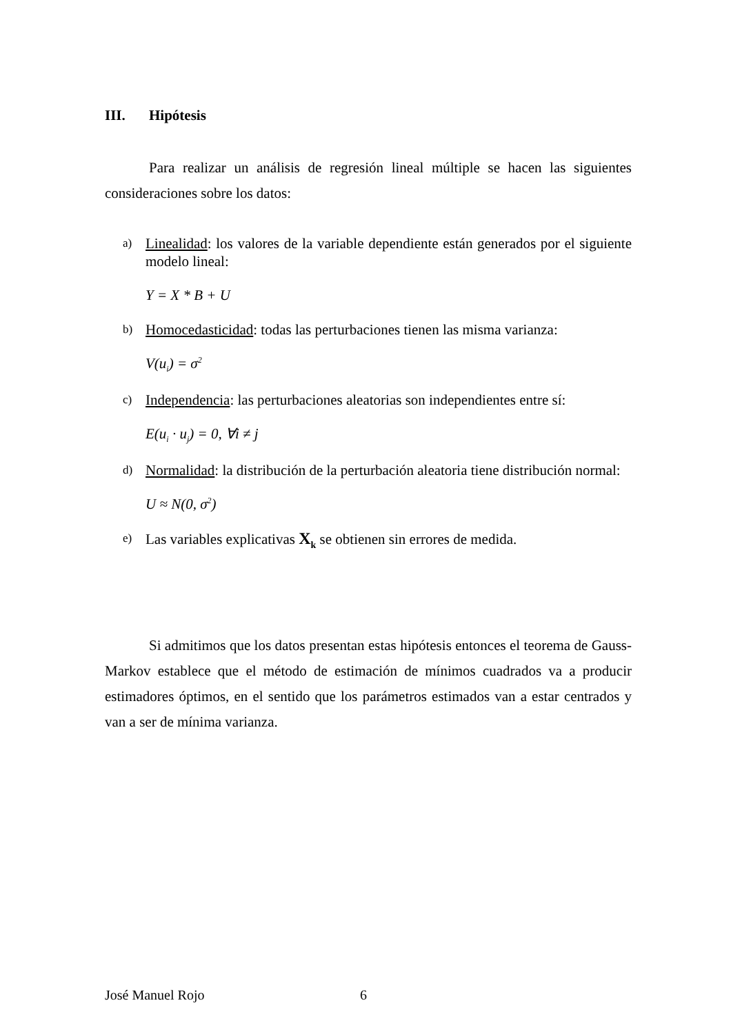III. Hipótesis
Para realizar un análisis de regresión lineal múltiple se hacen las siguientes consideraciones sobre los datos:
a) Linealidad: los valores de la variable dependiente están generados por el siguiente modelo lineal:
Y = X * B + U
b) Homocedasticidad: todas las perturbaciones tienen las misma varianza:
V(u<sub>i</sub>) = σ<sup>2</sup>
c) Independencia: las perturbaciones aleatorias son independientes entre sí:
E(u<sub>i</sub> · u<sub>j</sub>) = 0, ∀i ≠ j
d) Normalidad: la distribución de la perturbación aleatoria tiene distribución normal:
U ≈ N(0, σ<sup>2</sup>)
e) Las variables explicativas X<sub>k</sub> se obtienen sin errores de medida.
Si admitimos que los datos presentan estas hipótesis entonces el teorema de Gauss-Markov establece que el método de estimación de mínimos cuadrados va a producir estimadores óptimos, en el sentido que los parámetros estimados van a estar centrados y van a ser de mínima varianza.
José Manuel Rojo 6